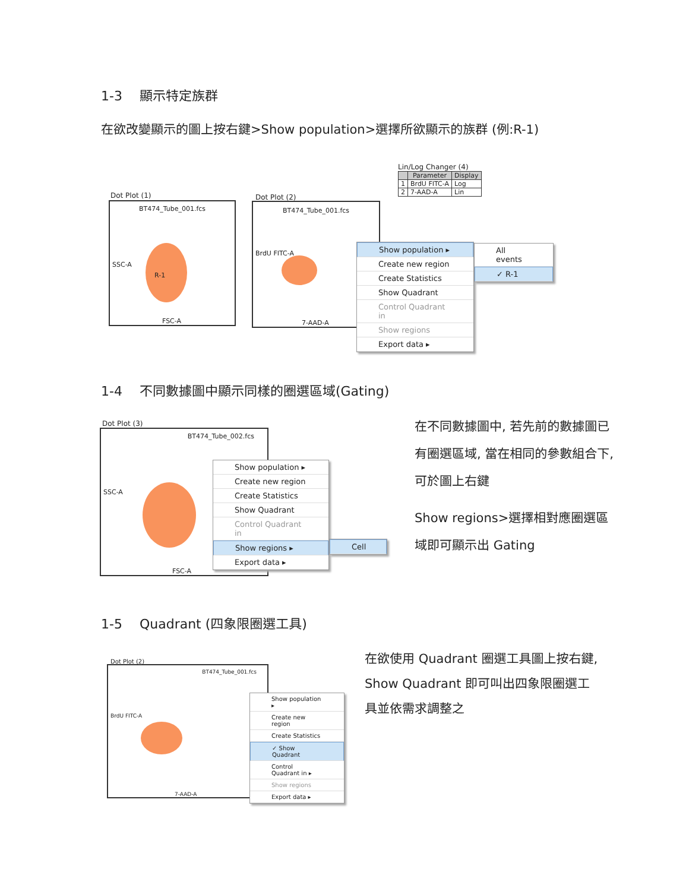1-3　 顯示特定族群
在欲改變顯示的圖上按右鍵>Show population>選擇所欲顯示的族群 (例:R-1)
Lin/Log Changer (4)
| | Parameter | Display |
| --- | --- | --- |
| 1 | BrdU FITC-A | Log |
| 2 | 7-AAD-A | Lin |
Dot Plot (1)
BT474_Tube_001.fcs
R-1
SSC-A
FSC-A
Dot Plot (2)
BT474_Tube_001.fcs
BrdU FITC-A
7-AAD-A
Show population ▸
Create new region
Create Statistics
Show Quadrant
Control Quadrant in
Show regions
Export data ▸
All events
✓ R-1
1-4　 不同數據圖中顯示同樣的圈選區域(Gating)
Dot Plot (3)
BT474_Tube_002.fcs
SSC-A
FSC-A
Show population ▸
Create new region
Create Statistics
Show Quadrant
Control Quadrant in
Show regions ▸
Export data ▸
Cell
在不同數據圖中, 若先前的數據圖已有圈選區域, 當在相同的參數組合下, 可於圖上右鍵
Show regions>選擇相對應圈選區域即可顯示出 Gating
1-5　 Quadrant (四象限圈選工具)
Dot Plot (2)
BT474_Tube_001.fcs
BrdU FITC-A
7-AAD-A
Show population ▸
Create new region
Create Statistics
✓ Show Quadrant
Control Quadrant in ▸
Show regions
Export data ▸
在欲使用 Quadrant 圈選工具圖上按右鍵, Show Quadrant 即可叫出四象限圈選工具並依需求調整之